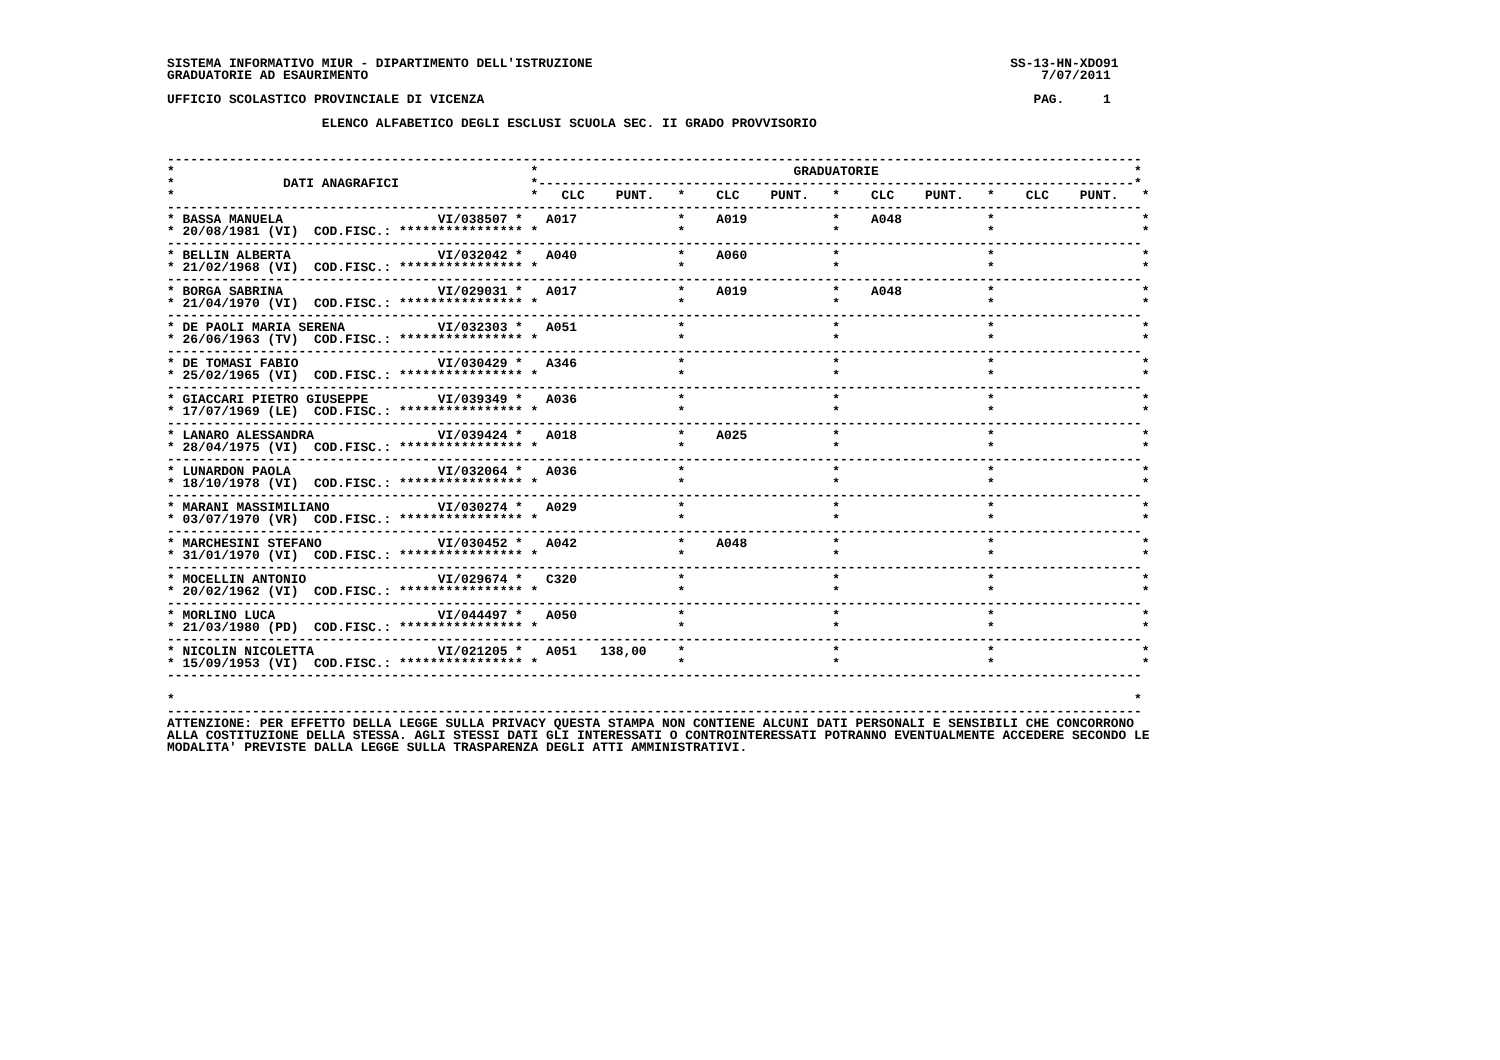SISTEMA INFORMATIVO MIUR - DIPARTIMENTO DELL'ISTRUZIONE                                                      SS-13-HN-XDO91
GRADUATORIE AD ESAURIMENTO                                                                                       7/07/2011

UFFICIO SCOLASTICO PROVINCIALE DI VICENZA                                                                       PAG.     1

                    ELENCO ALFABETICO DEGLI ESCLUSI SCUOLA SEC. II GRADO PROVVISORIO


------------------------------------------------------------------------------------------------------------------------------
*                                              *                                 GRADUATORIE                                 *
*              DATI ANAGRAFICI                 *-----------------------------------------------------------------------------*
*                                              *   CLC    PUNT.   *    CLC    PUNT.   *    CLC    PUNT.   *    CLC    PUNT.   *
------------------------------------------------------------------------------------------------------------------------------
* BASSA MANUELA                    VI/038507 *   A017             *    A019           *    A048           *                   *
* 20/08/1981 (VI)  COD.FISC.: **************** *                  *                   *                   *                   *
------------------------------------------------------------------------------------------------------------------------------
* BELLIN ALBERTA                   VI/032042 *   A040             *    A060           *                   *                   *
* 21/02/1968 (VI)  COD.FISC.: **************** *                  *                   *                   *                   *
------------------------------------------------------------------------------------------------------------------------------
* BORGA SABRINA                    VI/029031 *   A017             *    A019           *    A048           *                   *
* 21/04/1970 (VI)  COD.FISC.: **************** *                  *                   *                   *                   *
------------------------------------------------------------------------------------------------------------------------------
* DE PAOLI MARIA SERENA            VI/032303 *   A051             *                   *                   *                   *
* 26/06/1963 (TV)  COD.FISC.: **************** *                  *                   *                   *                   *
------------------------------------------------------------------------------------------------------------------------------
* DE TOMASI FABIO                  VI/030429 *   A346             *                   *                   *                   *
* 25/02/1965 (VI)  COD.FISC.: **************** *                  *                   *                   *                   *
------------------------------------------------------------------------------------------------------------------------------
* GIACCARI PIETRO GIUSEPPE         VI/039349 *   A036             *                   *                   *                   *
* 17/07/1969 (LE)  COD.FISC.: **************** *                  *                   *                   *                   *
------------------------------------------------------------------------------------------------------------------------------
* LANARO ALESSANDRA                VI/039424 *   A018             *    A025           *                   *                   *
* 28/04/1975 (VI)  COD.FISC.: **************** *                  *                   *                   *                   *
------------------------------------------------------------------------------------------------------------------------------
* LUNARDON PAOLA                   VI/032064 *   A036             *                   *                   *                   *
* 18/10/1978 (VI)  COD.FISC.: **************** *                  *                   *                   *                   *
------------------------------------------------------------------------------------------------------------------------------
* MARANI MASSIMILIANO              VI/030274 *   A029             *                   *                   *                   *
* 03/07/1970 (VR)  COD.FISC.: **************** *                  *                   *                   *                   *
------------------------------------------------------------------------------------------------------------------------------
* MARCHESINI STEFANO               VI/030452 *   A042             *    A048           *                   *                   *
* 31/01/1970 (VI)  COD.FISC.: **************** *                  *                   *                   *                   *
------------------------------------------------------------------------------------------------------------------------------
* MOCELLIN ANTONIO                 VI/029674 *   C320             *                   *                   *                   *
* 20/02/1962 (VI)  COD.FISC.: **************** *                  *                   *                   *                   *
------------------------------------------------------------------------------------------------------------------------------
* MORLINO LUCA                     VI/044497 *   A050             *                   *                   *                   *
* 21/03/1980 (PD)  COD.FISC.: **************** *                  *                   *                   *                   *
------------------------------------------------------------------------------------------------------------------------------
* NICOLIN NICOLETTA                VI/021205 *   A051   138,00    *                   *                   *                   *
* 15/09/1953 (VI)  COD.FISC.: **************** *                  *                   *                   *                   *
------------------------------------------------------------------------------------------------------------------------------

*                                                                                                                            *
------------------------------------------------------------------------------------------------------------------------------
ATTENZIONE: PER EFFETTO DELLA LEGGE SULLA PRIVACY QUESTA STAMPA NON CONTIENE ALCUNI DATI PERSONALI E SENSIBILI CHE CONCORRONO
ALLA COSTITUZIONE DELLA STESSA. AGLI STESSI DATI GLI INTERESSATI O CONTROINTERESSATI POTRANNO EVENTUALMENTE ACCEDERE SECONDO LE
MODALITA' PREVISTE DALLA LEGGE SULLA TRASPARENZA DEGLI ATTI AMMINISTRATIVI.